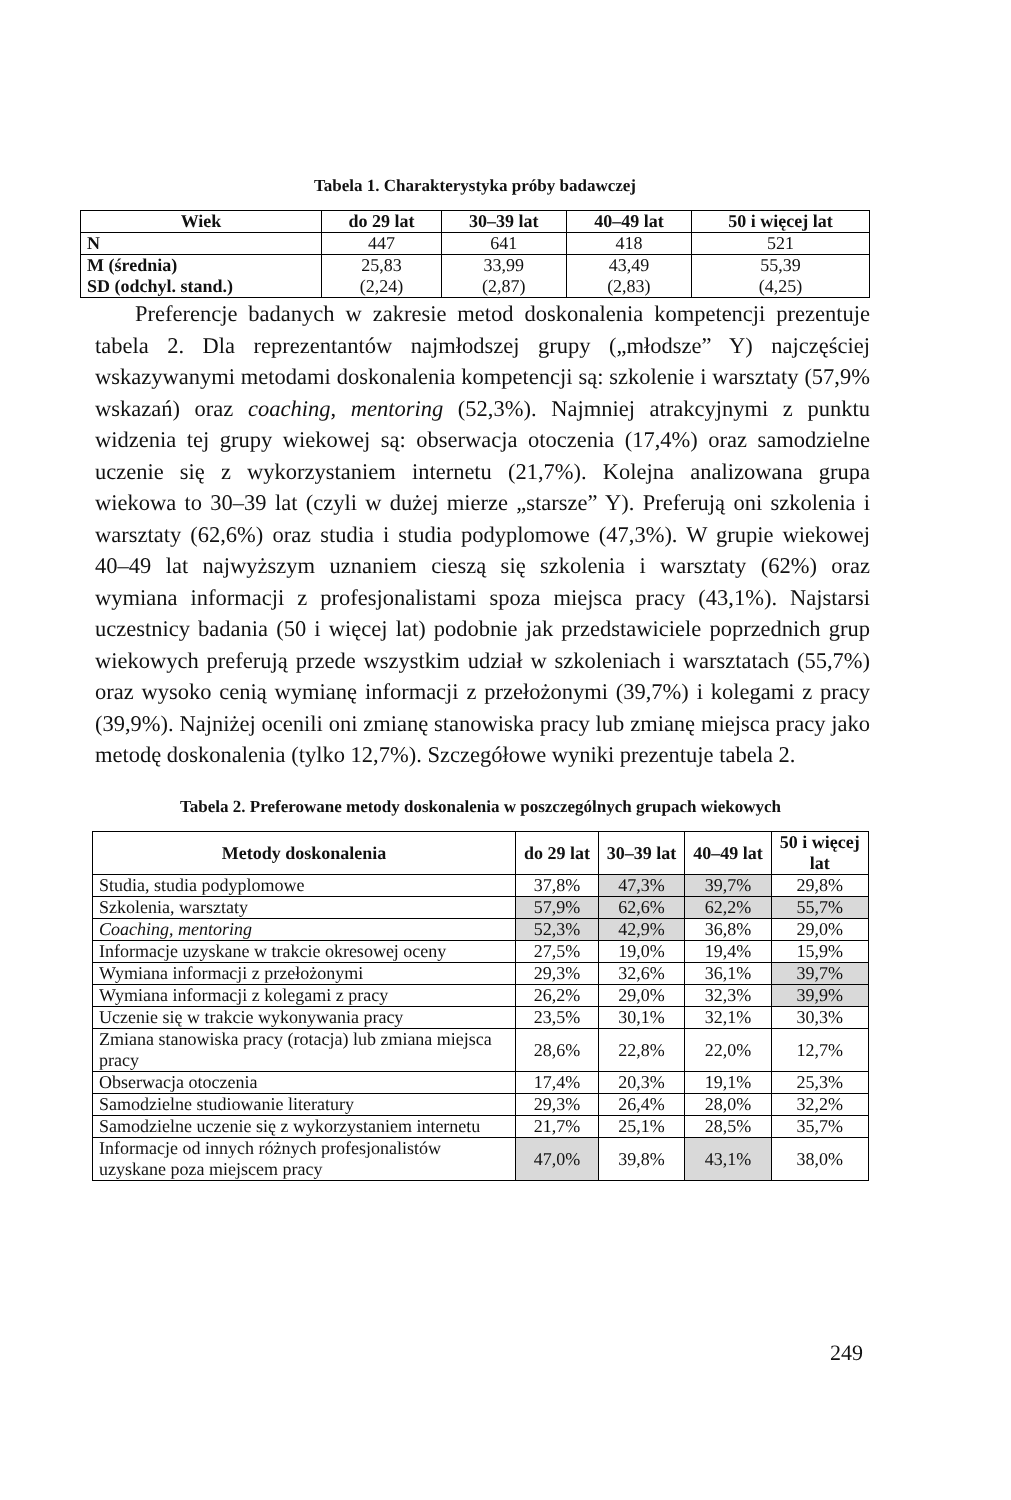Tabela 1. Charakterystyka próby badawczej
| Wiek | do 29 lat | 30–39 lat | 40–49 lat | 50 i więcej lat |
| --- | --- | --- | --- | --- |
| N | 447 | 641 | 418 | 521 |
| M (średnia) SD (odchyl. stand.) | 25,83 (2,24) | 33,99 (2,87) | 43,49 (2,83) | 55,39 (4,25) |
Preferencje badanych w zakresie metod doskonalenia kompetencji prezentuje tabela 2. Dla reprezentantów najmłodszej grupy („młodsze” Y) najczęściej wskazywanymi metodami doskonalenia kompetencji są: szkolenie i warsztaty (57,9% wskazań) oraz coaching, mentoring (52,3%). Najmniej atrakcyjnymi z punktu widzenia tej grupy wiekowej są: obserwacja otoczenia (17,4%) oraz samodzielne uczenie się z wykorzystaniem internetu (21,7%). Kolejna analizowana grupa wiekowa to 30–39 lat (czyli w dużej mierze „starsze” Y). Preferują oni szkolenia i warsztaty (62,6%) oraz studia i studia podyplomowe (47,3%). W grupie wiekowej 40–49 lat najwyższym uznaniem cieszą się szkolenia i warsztaty (62%) oraz wymiana informacji z profesjonalistami spoza miejsca pracy (43,1%). Najstarsi uczestnicy badania (50 i więcej lat) podobnie jak przedstawiciele poprzednich grup wiekowych preferują przede wszystkim udział w szkoleniach i warsztatach (55,7%) oraz wysoko cenią wymianę informacji z przełożonymi (39,7%) i kolegami z pracy (39,9%). Najniżej ocenili oni zmianę stanowiska pracy lub zmianę miejsca pracy jako metodę doskonalenia (tylko 12,7%). Szczegółowe wyniki prezentuje tabela 2.
Tabela 2. Preferowane metody doskonalenia w poszczególnych grupach wiekowych
| Metody doskonalenia | do 29 lat | 30–39 lat | 40–49 lat | 50 i więcej lat |
| --- | --- | --- | --- | --- |
| Studia, studia podyplomowe | 37,8% | 47,3% | 39,7% | 29,8% |
| Szkolenia, warsztaty | 57,9% | 62,6% | 62,2% | 55,7% |
| Coaching , mentoring | 52,3% | 42,9% | 36,8% | 29,0% |
| Informacje uzyskane w trakcie okresowej oceny | 27,5% | 19,0% | 19,4% | 15,9% |
| Wymiana informacji z przełożonymi | 29,3% | 32,6% | 36,1% | 39,7% |
| Wymiana informacji z kolegami z pracy | 26,2% | 29,0% | 32,3% | 39,9% |
| Uczenie się w trakcie wykonywania pracy | 23,5% | 30,1% | 32,1% | 30,3% |
| Zmiana stanowiska pracy (rotacja) lub zmiana miejsca pracy | 28,6% | 22,8% | 22,0% | 12,7% |
| Obserwacja otoczenia | 17,4% | 20,3% | 19,1% | 25,3% |
| Samodzielne studiowanie literatury | 29,3% | 26,4% | 28,0% | 32,2% |
| Samodzielne uczenie się z wykorzystaniem internetu | 21,7% | 25,1% | 28,5% | 35,7% |
| Informacje od innych różnych profesjonalistów uzyskane poza miejscem pracy | 47,0% | 39,8% | 43,1% | 38,0% |
249